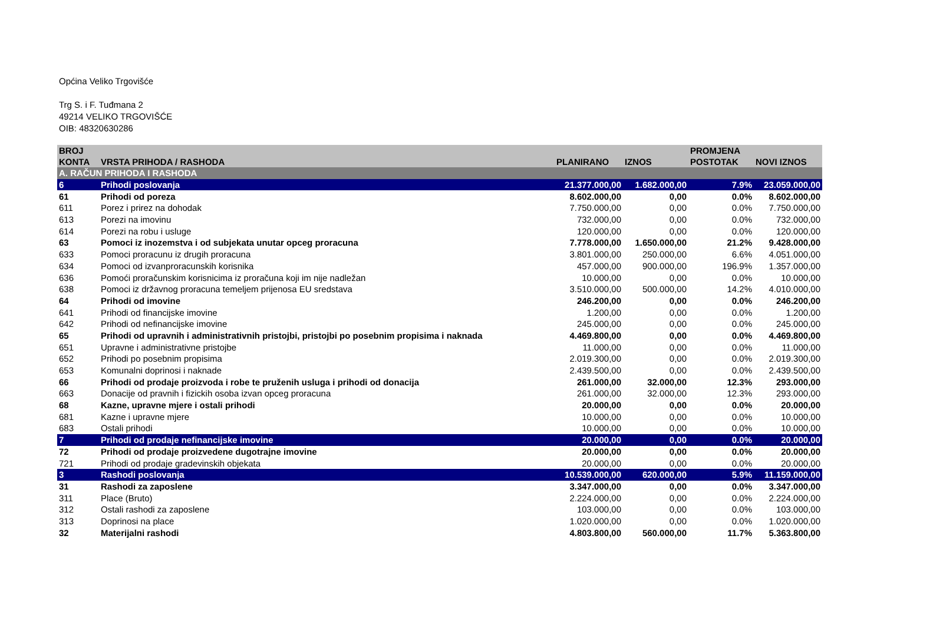Općina Veliko Trgovišće
Trg S. i F. Tuđmana 2
49214 VELIKO TRGOVIŠĆE
OIB: 48320630286
| BROJ KONTA | VRSTA PRIHODA / RASHODA | PLANIRANO | IZNOS | PROMJENA POSTOTAK | NOVI IZNOS |
| --- | --- | --- | --- | --- | --- |
| A. RAČUN PRIHODA I RASHODA | | | | | |
| 6 | Prihodi poslovanja | 21.377.000,00 | 1.682.000,00 | 7.9% | 23.059.000,00 |
| 61 | Prihodi od poreza | 8.602.000,00 | 0,00 | 0.0% | 8.602.000,00 |
| 611 | Porez i prirez na dohodak | 7.750.000,00 | 0,00 | 0.0% | 7.750.000,00 |
| 613 | Porezi na imovinu | 732.000,00 | 0,00 | 0.0% | 732.000,00 |
| 614 | Porezi na robu i usluge | 120.000,00 | 0,00 | 0.0% | 120.000,00 |
| 63 | Pomoci iz inozemstva i od subjekata unutar opceg proracuna | 7.778.000,00 | 1.650.000,00 | 21.2% | 9.428.000,00 |
| 633 | Pomoci proracunu iz drugih proracuna | 3.801.000,00 | 250.000,00 | 6.6% | 4.051.000,00 |
| 634 | Pomoci od izvanproracunskih korisnika | 457.000,00 | 900.000,00 | 196.9% | 1.357.000,00 |
| 636 | Pomoći proračunskim korisnicima iz proračuna koji im nije nadležan | 10.000,00 | 0,00 | 0.0% | 10.000,00 |
| 638 | Pomoci iz državnog proracuna temeljem prijenosa EU sredstava | 3.510.000,00 | 500.000,00 | 14.2% | 4.010.000,00 |
| 64 | Prihodi od imovine | 246.200,00 | 0,00 | 0.0% | 246.200,00 |
| 641 | Prihodi od financijske imovine | 1.200,00 | 0,00 | 0.0% | 1.200,00 |
| 642 | Prihodi od nefinancijske imovine | 245.000,00 | 0,00 | 0.0% | 245.000,00 |
| 65 | Prihodi od upravnih i administrativnih pristojbi, pristojbi po posebnim propisima i naknada | 4.469.800,00 | 0,00 | 0.0% | 4.469.800,00 |
| 651 | Upravne i administrativne pristojbe | 11.000,00 | 0,00 | 0.0% | 11.000,00 |
| 652 | Prihodi po posebnim propisima | 2.019.300,00 | 0,00 | 0.0% | 2.019.300,00 |
| 653 | Komunalni doprinosi i naknade | 2.439.500,00 | 0,00 | 0.0% | 2.439.500,00 |
| 66 | Prihodi od prodaje proizvoda i robe te pruženih usluga i prihodi od donacija | 261.000,00 | 32.000,00 | 12.3% | 293.000,00 |
| 663 | Donacije od pravnih i fizickih osoba izvan opceg proracuna | 261.000,00 | 32.000,00 | 12.3% | 293.000,00 |
| 68 | Kazne, upravne mjere i ostali prihodi | 20.000,00 | 0,00 | 0.0% | 20.000,00 |
| 681 | Kazne i upravne mjere | 10.000,00 | 0,00 | 0.0% | 10.000,00 |
| 683 | Ostali prihodi | 10.000,00 | 0,00 | 0.0% | 10.000,00 |
| 7 | Prihodi od prodaje nefinancijske imovine | 20.000,00 | 0,00 | 0.0% | 20.000,00 |
| 72 | Prihodi od prodaje proizvedene dugotrajne imovine | 20.000,00 | 0,00 | 0.0% | 20.000,00 |
| 721 | Prihodi od prodaje gradevinskih objekata | 20.000,00 | 0,00 | 0.0% | 20.000,00 |
| 3 | Rashodi poslovanja | 10.539.000,00 | 620.000,00 | 5.9% | 11.159.000,00 |
| 31 | Rashodi za zaposlene | 3.347.000,00 | 0,00 | 0.0% | 3.347.000,00 |
| 311 | Place (Bruto) | 2.224.000,00 | 0,00 | 0.0% | 2.224.000,00 |
| 312 | Ostali rashodi za zaposlene | 103.000,00 | 0,00 | 0.0% | 103.000,00 |
| 313 | Doprinosi na place | 1.020.000,00 | 0,00 | 0.0% | 1.020.000,00 |
| 32 | Materijalni rashodi | 4.803.800,00 | 560.000,00 | 11.7% | 5.363.800,00 |